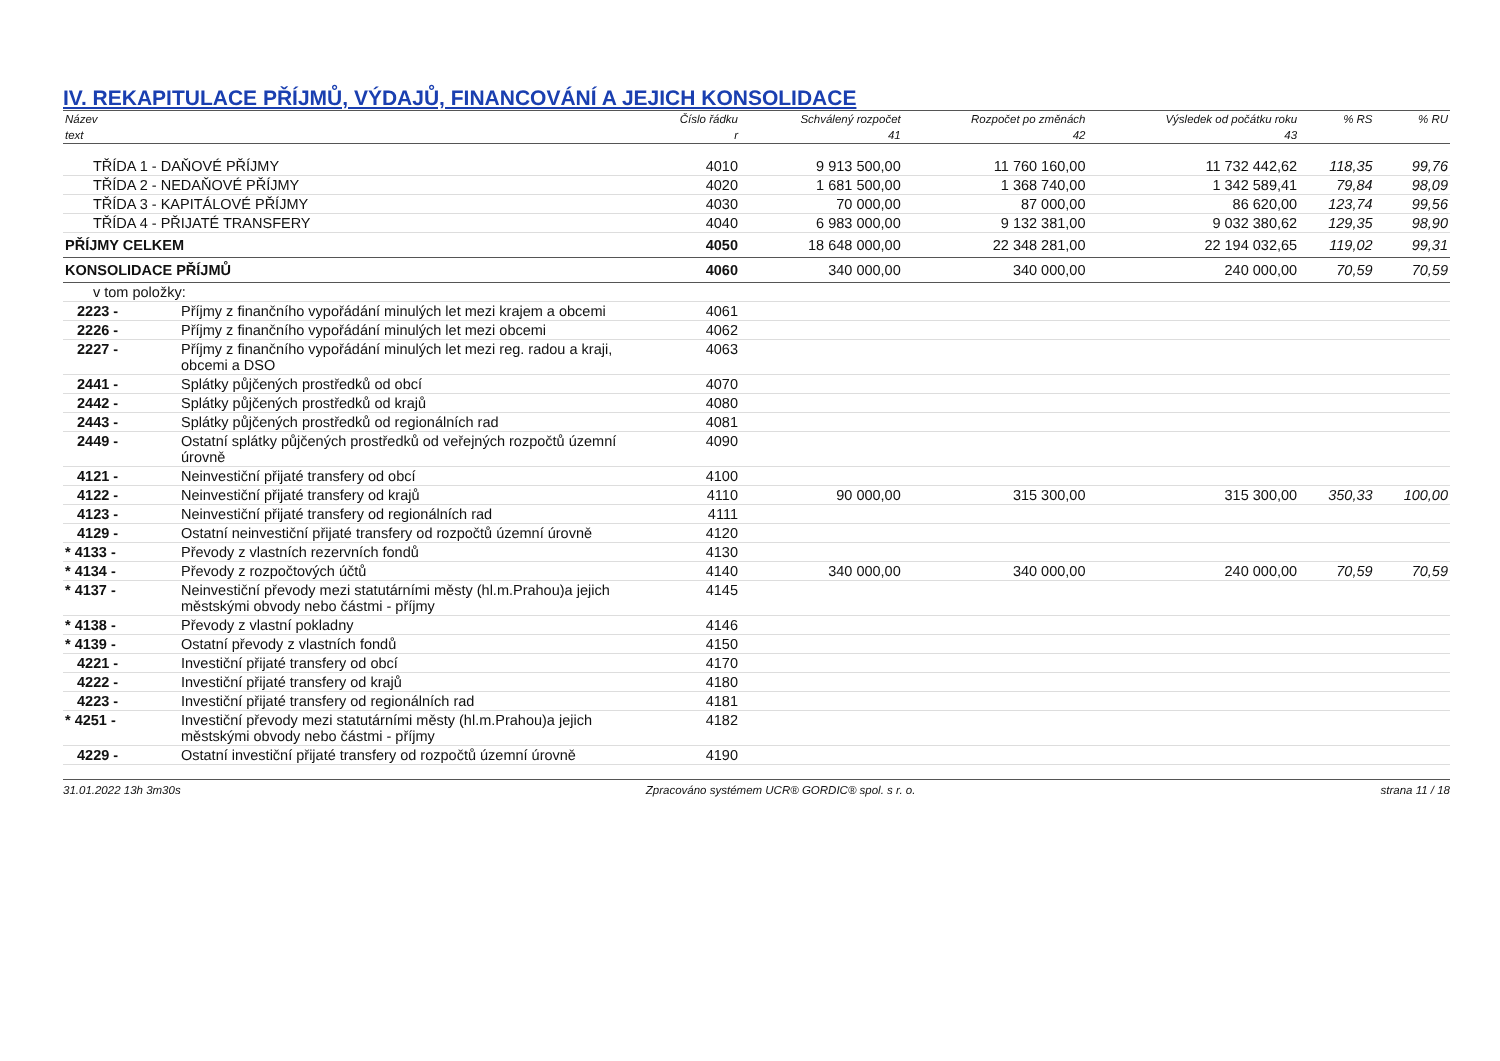IV. REKAPITULACE PŘÍJMŮ, VÝDAJŮ, FINANCOVÁNÍ A JEJICH KONSOLIDACE
| Název | | Číslo řádku | Schválený rozpočet | Rozpočet po změnách | Výsledek od počátku roku | % RS | % RU |
| --- | --- | --- | --- | --- | --- | --- | --- |
| text | | r | 41 | 42 | 43 | | |
| TŘÍDA 1 - DAŇOVÉ PŘÍJMY | | 4010 | 9 913 500,00 | 11 760 160,00 | 11 732 442,62 | 118,35 | 99,76 |
| TŘÍDA 2 - NEDAŇOVÉ PŘÍJMY | | 4020 | 1 681 500,00 | 1 368 740,00 | 1 342 589,41 | 79,84 | 98,09 |
| TŘÍDA 3 - KAPITÁLOVÉ PŘÍJMY | | 4030 | 70 000,00 | 87 000,00 | 86 620,00 | 123,74 | 99,56 |
| TŘÍDA 4 - PŘIJATÉ TRANSFERY | | 4040 | 6 983 000,00 | 9 132 381,00 | 9 032 380,62 | 129,35 | 98,90 |
| PŘÍJMY CELKEM | | 4050 | 18 648 000,00 | 22 348 281,00 | 22 194 032,65 | 119,02 | 99,31 |
| KONSOLIDACE PŘÍJMŮ | | 4060 | 340 000,00 | 340 000,00 | 240 000,00 | 70,59 | 70,59 |
| v tom položky: | | | | | | | |
| 2223 - | Příjmy z finančního vypořádání minulých let mezi krajem a obcemi | 4061 | | | | | |
| 2226 - | Příjmy z finančního vypořádání minulých let mezi obcemi | 4062 | | | | | |
| 2227 - | Příjmy z finančního vypořádání minulých let mezi reg. radou a kraji, obcemi a DSO | 4063 | | | | | |
| 2441 - | Splátky půjčených prostředků od obcí | 4070 | | | | | |
| 2442 - | Splátky půjčených prostředků od krajů | 4080 | | | | | |
| 2443 - | Splátky půjčených prostředků od regionálních rad | 4081 | | | | | |
| 2449 - | Ostatní splátky půjčených prostředků od veřejných rozpočtů územní úrovně | 4090 | | | | | |
| 4121 - | Neinvestiční přijaté transfery od obcí | 4100 | | | | | |
| 4122 - | Neinvestiční přijaté transfery od krajů | 4110 | 90 000,00 | 315 300,00 | 315 300,00 | 350,33 | 100,00 |
| 4123 - | Neinvestiční přijaté transfery od regionálních rad | 4111 | | | | | |
| 4129 - | Ostatní neinvestiční přijaté transfery od rozpočtů územní úrovně | 4120 | | | | | |
| * 4133 - | Převody z vlastních rezervních fondů | 4130 | | | | | |
| * 4134 - | Převody z rozpočtových účtů | 4140 | 340 000,00 | 340 000,00 | 240 000,00 | 70,59 | 70,59 |
| * 4137 - | Neinvestiční převody mezi statutárními městy (hl.m.Prahou)a jejich městskými obvody nebo částmi - příjmy | 4145 | | | | | |
| * 4138 - | Převody z vlastní pokladny | 4146 | | | | | |
| * 4139 - | Ostatní převody z vlastních fondů | 4150 | | | | | |
| 4221 - | Investiční přijaté transfery od obcí | 4170 | | | | | |
| 4222 - | Investiční přijaté transfery od krajů | 4180 | | | | | |
| 4223 - | Investiční přijaté transfery od regionálních rad | 4181 | | | | | |
| * 4251 - | Investiční převody mezi statutárními městy (hl.m.Prahou)a jejich městskými obvody nebo částmi - příjmy | 4182 | | | | | |
| 4229 - | Ostatní investiční přijaté transfery od rozpočtů územní úrovně | 4190 | | | | | |
31.01.2022 13h 3m30s Zpracováno systémem UCR® GORDIC® spol. s r. o. strana 11 / 18